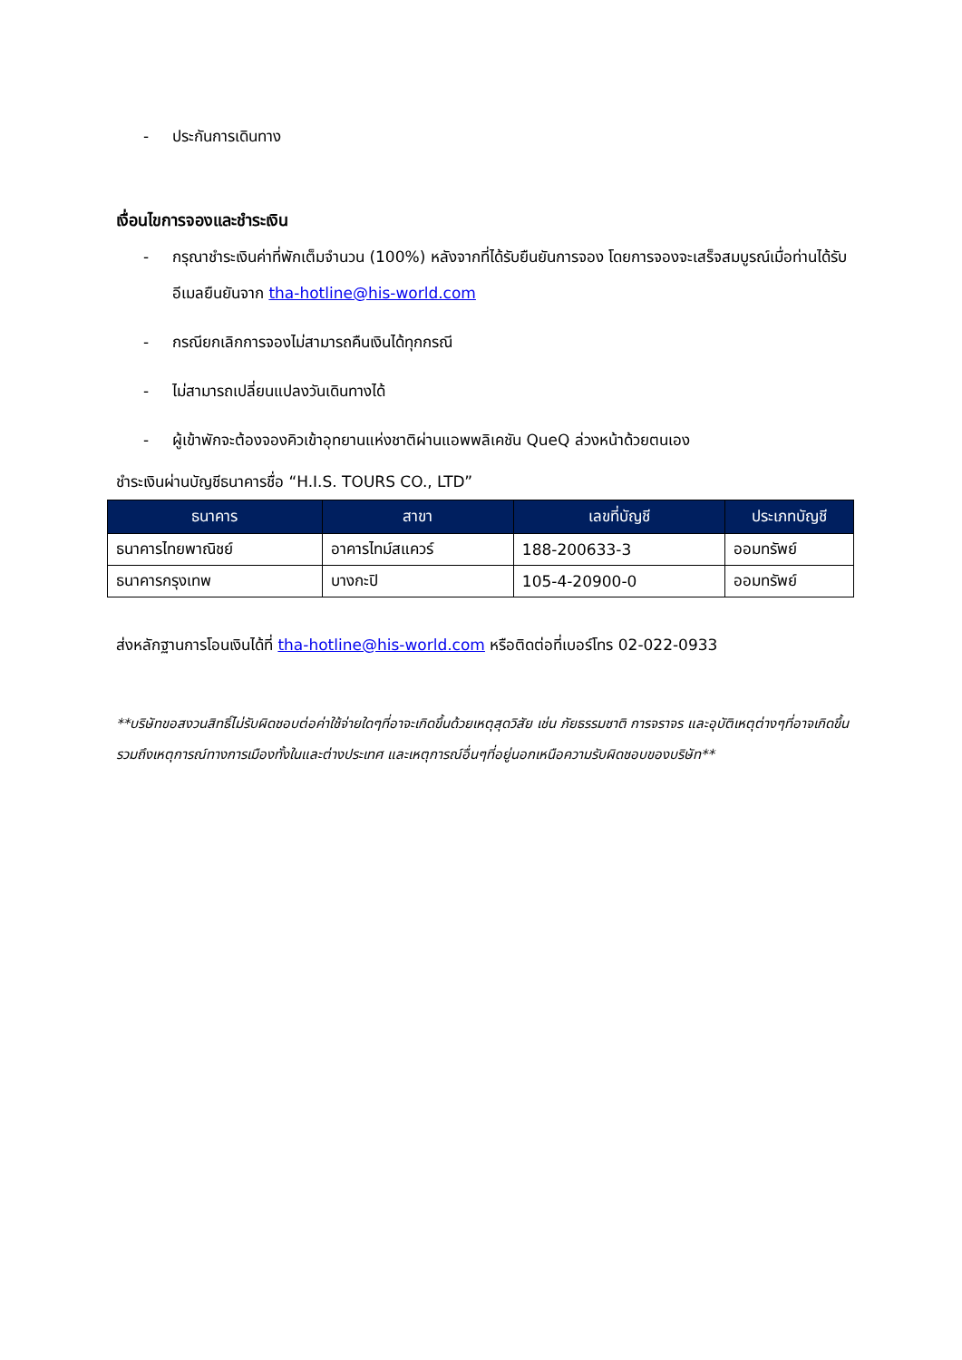- ประกันการเดินทาง
เงื่อนไขการจองและชำระเงิน
- กรุณาชำระเงินค่าที่พักเต็มจำนวน (100%) หลังจากที่ได้รับยืนยันการจอง โดยการจองจะเสร็จสมบูรณ์เมื่อท่านได้รับอีเมลยืนยันจาก tha-hotline@his-world.com
- กรณียกเลิกการจองไม่สามารถคืนเงินได้ทุกกรณี
- ไม่สามารถเปลี่ยนแปลงวันเดินทางได้
- ผู้เข้าพักจะต้องจองคิวเข้าอุทยานแห่งชาติผ่านแอพพลิเคชัน QueQ ล่วงหน้าด้วยตนเอง
ชำระเงินผ่านบัญชีธนาคารชื่อ “H.I.S. TOURS CO., LTD”
| ธนาคาร | สาขา | เลขที่บัญชี | ประเภทบัญชี |
| --- | --- | --- | --- |
| ธนาคารไทยพาณิชย์ | อาคารไทม์สแควร์ | 188-200633-3 | ออมทรัพย์ |
| ธนาคารกรุงเทพ | บางกะปิ | 105-4-20900-0 | ออมทรัพย์ |
ส่งหลักฐานการโอนเงินได้ที่ tha-hotline@his-world.com หรือติดต่อที่เบอร์โทร 02-022-0933
**บริษัทขอสงวนสิทธิ์ไม่รับผิดชอบต่อค่าใช้จ่ายใดๆที่อาจะเกิดขึ้นด้วยเหตุสุดวิสัย เช่น ภัยธรรมชาติ การจราจร และอุบัติเหตุต่างๆที่อาจเกิดขึ้น รวมถึงเหตุการณ์ทางการเมืองทั้งในและต่างประเทศ และเหตุการณ์อื่นๆที่อยู่นอกเหนือความรับผิดชอบของบริษัท**